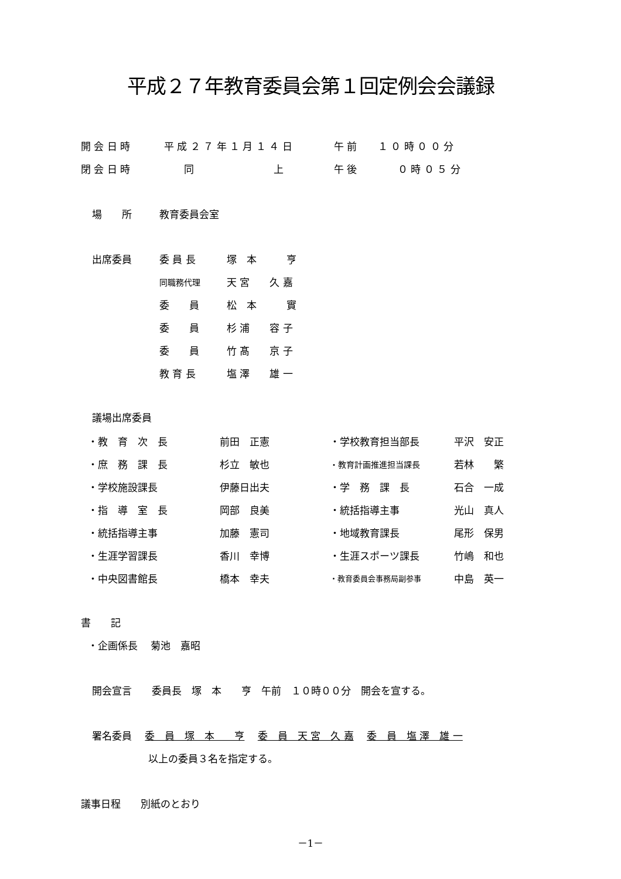平成２７年教育委員会第１回定例会会議録
| 開 会 日 時 | 平 成 ２ ７ 年 １ 月 １ ４ 日 | 午 前 | １ ０ 時 ０ ０ 分 |
| 閉 会 日 時 | 同 上 | 午 後 | ０ 時 ０ ５ 分 |
| 場 所 | 教育委員会室 |
| 出席委員 | 委 員 長 | 塚 本 亨 |
| | 同職務代理 | 天 宮 久 嘉 |
| | 委 員 | 松 本 實 |
| | 委 員 | 杉 浦 容 子 |
| | 委 員 | 竹 髙 京 子 |
| | 教 育 長 | 塩 澤 雄 一 |
議場出席委員
| ・教 育 次 長 | 前田 正憲 | ・学校教育担当部長 | 平沢 安正 |
| ・庶 務 課 長 | 杉立 敏也 | ・教育計画推進担当課長 | 若林 繁 |
| ・学校施設課長 | 伊藤日出夫 | ・学 務 課 長 | 石合 一成 |
| ・指 導 室 長 | 岡部 良美 | ・統括指導主事 | 光山 真人 |
| ・統括指導主事 | 加藤 憲司 | ・地域教育課長 | 尾形 保男 |
| ・生涯学習課長 | 香川 幸博 | ・生涯スポーツ課長 | 竹嶋 和也 |
| ・中央図書館長 | 橋本 幸夫 | ・教育委員会事務局副参事 | 中島 英一 |
書　　記
・企画係長　 菊池　嘉昭
開会宣言　　委員長　塚　本　　亨　午前　１０時００分　開会を宣する。
署名委員　 委　員　塚　本　　亨　 委　員　天 宮　久 嘉　 委　員　塩 澤　雄 一
以上の委員３名を指定する。
議事日程　　別紙のとおり
－1－